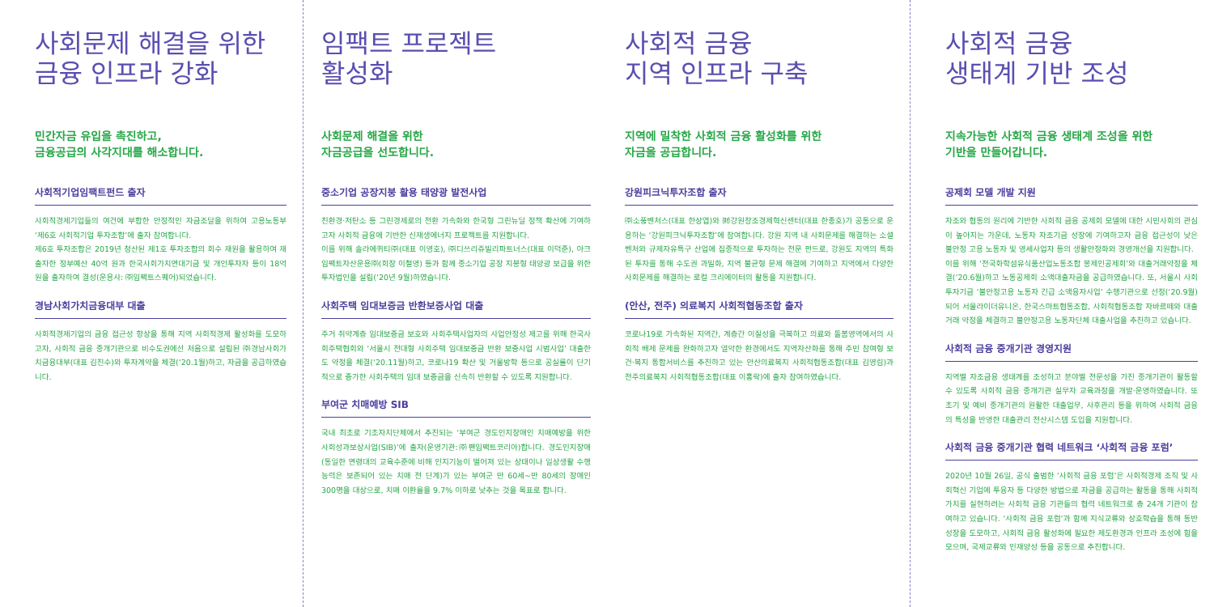사회문제 해결을 위한
금융 인프라 강화
민간자금 유입을 촉진하고,
금융공급의 사각지대를 해소합니다.
사회적기업임팩트펀드 출자
사회적경제기업들의 여건에 부합한 안정적인 자금조달을 위하여 고용노동부 ‘제6호 사회적기업 투자조합’에 출자 참여합니다.
제6호 투자조합은 2019년 청산된 제1호 투자조합의 회수 재원을 활용하여 재출자한 정부예산 40억 원과 한국사회가치연대기금 및 개인투자자 등이 18억 원을 출자하여 결성(운용사: ㈜임팩트스퀘어)되었습니다.
경남사회가치금융대부 대출
사회적경제기업의 금융 접근성 향상을 통해 지역 사회적경제 활성화를 도모하고자, 사회적 금융 중개기관으로 비수도권에선 처음으로 설립된 ㈜경남사회가치금융대부(대표 김진수)와 투자계약을 체결(‘20.1월)하고, 자금을 공급하였습니다.
임팩트 프로젝트
활성화
사회문제 해결을 위한
자금공급을 선도합니다.
중소기업 공장지붕 활용 태양광 발전사업
친환경·저탄소 등 그린경제로의 전환 가속화와 한국형 그린뉴딜 정책 확산에 기여하고자 사회적 금융에 기반한 신재생에너지 프로젝트를 지원합니다.
이를 위해 솔라에퀴티㈜(대표 이영호), ㈜디쓰리쥬빌리파트너스(대표 이덕준), 아크임팩트자산운용㈜(회장 이철영) 등과 함께 중소기업 공장 지붕형 태양광 보급을 위한 투자법인을 설립(‘20년 9월)하였습니다.
사회주택 임대보증금 반환보증사업 대출
주거 취약계층 임대보증금 보호와 사회주택사업자의 사업안정성 제고를 위해 한국사회주택협회와 ‘서울시 전대형 사회주택 임대보증금 반환 보증사업 시범사업’ 대출한도 약정을 체결(‘20.11월)하고, 코로나19 확산 및 거울방학 등으로 공실률이 단기적으로 증가한 사회주택의 임대 보증금을 신속히 반환할 수 있도록 지원합니다.
부여군 치매예방 SIB
국내 최초로 기초자치단체에서 추진되는 ‘부여군 경도인지장애인 치매예방을 위한 사회성과보상사업(SIB)’에 출자(운영기관:㈜팬임팩트코리아)합니다. 경도인지장애(동일한 연령대의 교육수준에 비해 인지기능이 떨어져 있는 상태이나 일상생활 수행능력은 보존되어 있는 치매 전 단계)가 있는 부여군 만 60세~만 80세의 장애인 300명을 대상으로, 치매 이환율을 9.7% 이하로 낮추는 것을 목표로 합니다.
사회적 금융
지역 인프라 구축
지역에 밀착한 사회적 금융 활성화를 위한
자금을 공급합니다.
강원피크닉투자조합 출자
㈜소풍벤처스(대표 한상엽)와 ㈶강원창조경제혁신센터(대표 한종호)가 공동으로 운용하는 ‘강원피크닉투자조합’에 참여합니다. 강원 지역 내 사회문제를 해결하는 소셜벤처와 규제자유특구 산업에 집중적으로 투자하는 전문 펀드로, 강원도 지역의 특화된 투자를 통해 수도권 과밀화, 지역 불균형 문제 해결에 기여하고 지역에서 다양한 사회문제를 해결하는 로컬 크리에이터의 활동을 지원합니다.
(안산, 전주) 의료복지 사회적협동조합 출자
코로나19로 가속화된 지역간, 계층간 이질성을 극복하고 의료와 돌봄영역에서의 사회적 배제 문제를 완화하고자 열악한 환경에서도 지역자산화를 통해 주민 참여형 보건·복지 통합서비스를 추진하고 있는 안산의료복지 사회적협동조합(대표 김영림)과 전주의료복지 사회적협동조합(대표 이홍락)에 출자 참여하였습니다.
사회적 금융
생태계 기반 조성
지속가능한 사회적 금융 생태계 조성을 위한
기반을 만들어갑니다.
공제회 모델 개발 지원
자조와 협동의 원리에 기반한 사회적 금융 공제회 모델에 대한 시민사회의 관심이 높아지는 가운데, 노동자 자조기금 성장에 기여하고자 금융 접근성이 낮은 불안정 고용 노동자 및 영세사업자 등의 생활안정화와 경영개선을 지원합니다.
이를 위해 ‘전국화학섬유식품산업노동조합 봉제인공제회’와 대출거래약정을 체결(‘20.6월)하고 노동공제회 소액대출자금을 공급하였습니다. 또, 서울시 사회투자기금 ‘불안정고용 노동자 긴급 소액융자사업’ 수행기관으로 선정(‘20.9월)되어 서울라이더유니온, 한국스마트협동조합, 사회적협동조합 자바르떼와 대출거래 약정을 체결하고 불안정고용 노동자단체 대출사업을 추진하고 있습니다.
사회적 금융 중개기관 경영지원
지역별 자조금융 생태계를 조성하고 분야별 전문성을 가진 중개기관이 활동할 수 있도록 사회적 금융 중개기관 실무자 교육과정을 개발·운영하였습니다. 또 초기 및 예비 중개기관의 원활한 대출업무, 사후관리 등을 위하여 사회적 금융의 특성을 반영한 대출관리 전산시스템 도입을 지원합니다.
사회적 금융 중개기관 협력 네트워크 ‘사회적 금융 포럼’
2020년 10월 26일, 공식 출범한 ‘사회적 금융 포럼’은 사회적경제 조직 및 사회혁신 기업에 투융자 등 다양한 방법으로 자금을 공급하는 활동을 통해 사회적 가치를 실현하려는 사회적 금융 기관들의 협력 네트워크로 총 24개 기관이 참여하고 있습니다. ‘사회적 금융 포럼’과 함께 지식교류와 상호학습을 통해 동반성장을 도모하고, 사회적 금융 활성화에 필요한 제도환경과 인프라 조성에 힘을 모으며, 국제교류와 인재양성 등을 공동으로 추진합니다.